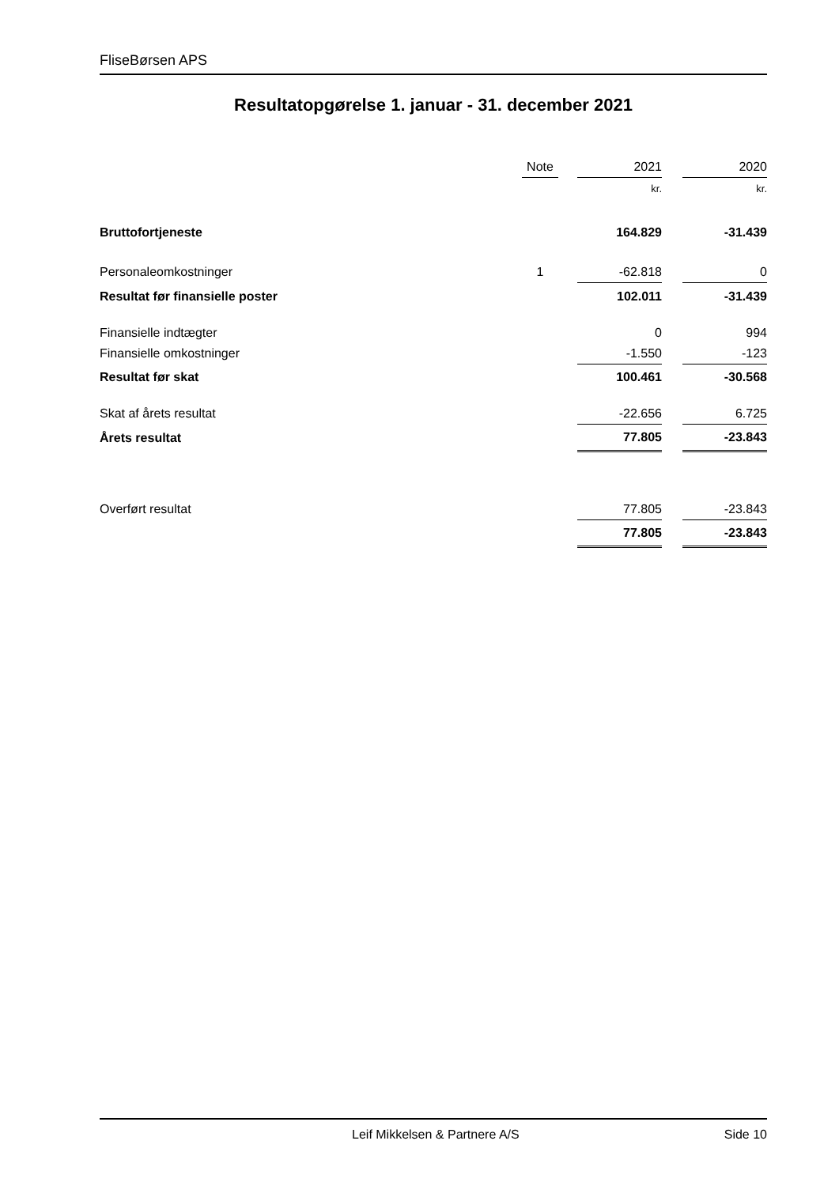FliseBørsen APS
Resultatopgørelse 1. januar - 31. december 2021
| | Note | | 2021 | | 2020 |
| | | | kr. | | kr. |
| Bruttofortjeneste | | | 164.829 | | -31.439 |
| Personaleomkostninger | 1 | | -62.818 | | 0 |
| Resultat før finansielle poster | | | 102.011 | | -31.439 |
| Finansielle indtægter | | | 0 | | 994 |
| Finansielle omkostninger | | | -1.550 | | -123 |
| Resultat før skat | | | 100.461 | | -30.568 |
| Skat af årets resultat | | | -22.656 | | 6.725 |
| Årets resultat | | | 77.805 | | -23.843 |
| Overført resultat | | | 77.805 | | -23.843 |
| | | | 77.805 | | -23.843 |
Leif Mikkelsen & Partnere A/S Side 10